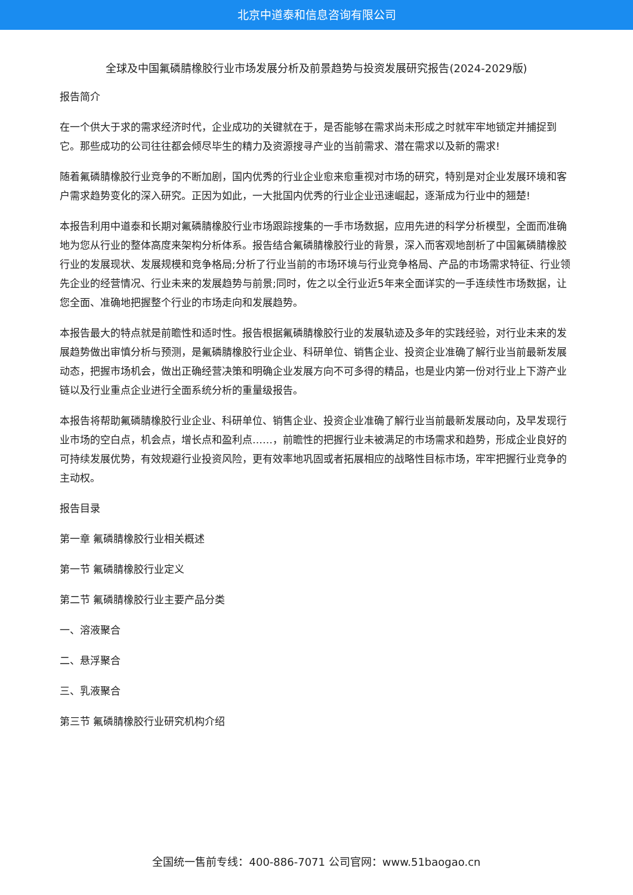北京中道泰和信息咨询有限公司
全球及中国氟磷腈橡胶行业市场发展分析及前景趋势与投资发展研究报告(2024-2029版)
报告简介
在一个供大于求的需求经济时代，企业成功的关键就在于，是否能够在需求尚未形成之时就牢牢地锁定并捕捉到它。那些成功的公司往往都会倾尽毕生的精力及资源搜寻产业的当前需求、潜在需求以及新的需求!
随着氟磷腈橡胶行业竞争的不断加剧，国内优秀的行业企业愈来愈重视对市场的研究，特别是对企业发展环境和客户需求趋势变化的深入研究。正因为如此，一大批国内优秀的行业企业迅速崛起，逐渐成为行业中的翘楚!
本报告利用中道泰和长期对氟磷腈橡胶行业市场跟踪搜集的一手市场数据，应用先进的科学分析模型，全面而准确地为您从行业的整体高度来架构分析体系。报告结合氟磷腈橡胶行业的背景，深入而客观地剖析了中国氟磷腈橡胶行业的发展现状、发展规模和竞争格局;分析了行业当前的市场环境与行业竞争格局、产品的市场需求特征、行业领先企业的经营情况、行业未来的发展趋势与前景;同时，佐之以全行业近5年来全面详实的一手连续性市场数据，让您全面、准确地把握整个行业的市场走向和发展趋势。
本报告最大的特点就是前瞻性和适时性。报告根据氟磷腈橡胶行业的发展轨迹及多年的实践经验，对行业未来的发展趋势做出审慎分析与预测，是氟磷腈橡胶行业企业、科研单位、销售企业、投资企业准确了解行业当前最新发展动态，把握市场机会，做出正确经营决策和明确企业发展方向不可多得的精品，也是业内第一份对行业上下游产业链以及行业重点企业进行全面系统分析的重量级报告。
本报告将帮助氟磷腈橡胶行业企业、科研单位、销售企业、投资企业准确了解行业当前最新发展动向，及早发现行业市场的空白点，机会点，增长点和盈利点……，前瞻性的把握行业未被满足的市场需求和趋势，形成企业良好的可持续发展优势，有效规避行业投资风险，更有效率地巩固或者拓展相应的战略性目标市场，牢牢把握行业竞争的主动权。
报告目录
第一章 氟磷腈橡胶行业相关概述
第一节 氟磷腈橡胶行业定义
第二节 氟磷腈橡胶行业主要产品分类
一、溶液聚合
二、悬浮聚合
三、乳液聚合
第三节 氟磷腈橡胶行业研究机构介绍
全国统一售前专线：400-886-7071 公司官网：www.51baogao.cn